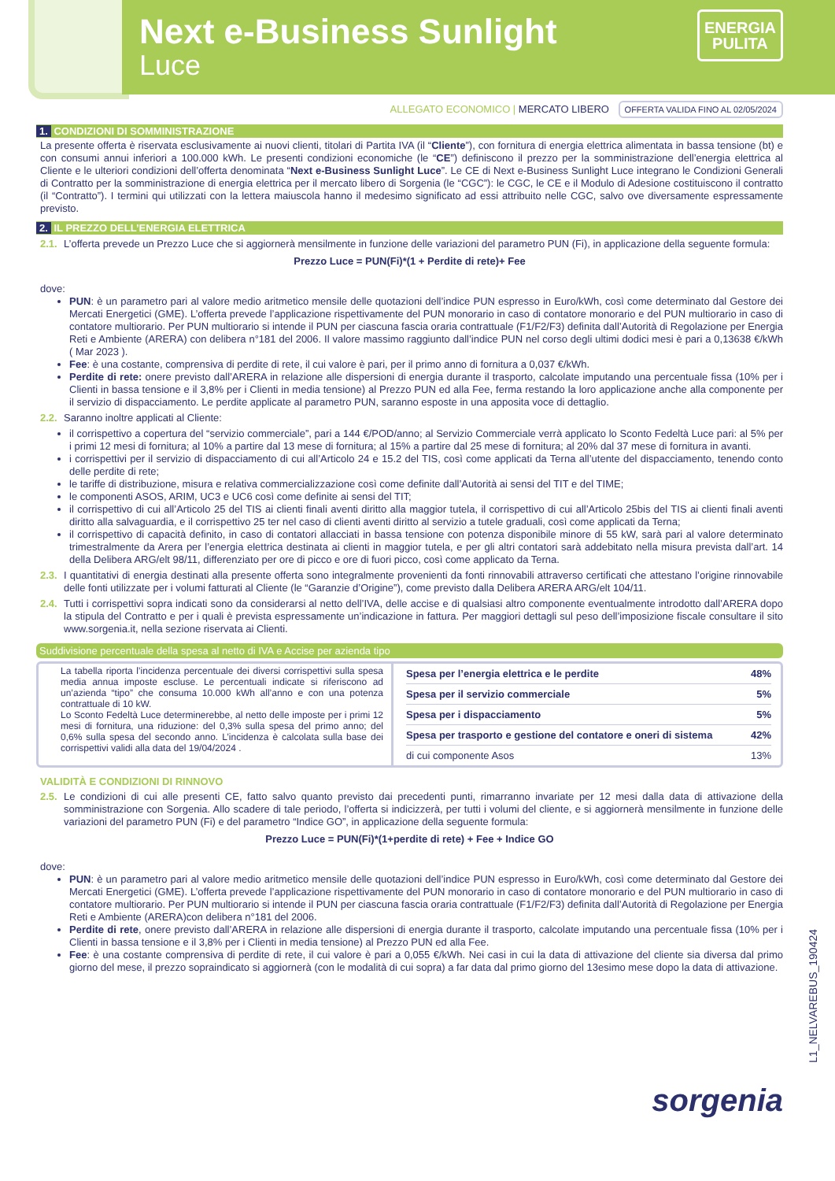Next e-Business Sunlight
Luce
ENERGIA
PULITA
ALLEGATO ECONOMICO | MERCATO LIBERO OFFERTA VALIDA FINO AL 02/05/2024
1. CONDIZIONI DI SOMMINISTRAZIONE
La presente offerta è riservata esclusivamente ai nuovi clienti, titolari di Partita IVA (il “Cliente”), con fornitura di energia elettrica alimentata in bassa tensione (bt) e con consumi annui inferiori a 100.000 kWh. Le presenti condizioni economiche (le “CE”) definiscono il prezzo per la somministrazione dell’energia elettrica al Cliente e le ulteriori condizioni dell’offerta denominata “Next e-Business Sunlight Luce”. Le CE di Next e-Business Sunlight Luce integrano le Condizioni Generali di Contratto per la somministrazione di energia elettrica per il mercato libero di Sorgenia (le “CGC”): le CGC, le CE e il Modulo di Adesione costituiscono il contratto (il “Contratto”). I termini qui utilizzati con la lettera maiuscola hanno il medesimo significato ad essi attribuito nelle CGC, salvo ove diversamente espressamente previsto.
2. IL PREZZO DELL’ENERGIA ELETTRICA
2.1.
L’offerta prevede un Prezzo Luce che si aggiornerà mensilmente in funzione delle variazioni del parametro PUN (Fi), in applicazione della seguente formula:
Prezzo Luce = PUN(Fi)*(1 + Perdite di rete)+ Fee
dove:
PUN: è un parametro pari al valore medio aritmetico mensile delle quotazioni dell’indice PUN espresso in Euro/kWh, così come determinato dal Gestore dei Mercati Energetici (GME). L’offerta prevede l’applicazione rispettivamente del PUN monorario in caso di contatore monorario e del PUN multiorario in caso di contatore multiorario. Per PUN multiorario si intende il PUN per ciascuna fascia oraria contrattuale (F1/F2/F3) definita dall’Autorità di Regolazione per Energia Reti e Ambiente (ARERA) con delibera n°181 del 2006. Il valore massimo raggiunto dall’indice PUN nel corso degli ultimi dodici mesi è pari a 0,13638 €/kWh ( Mar 2023 ).
Fee: è una costante, comprensiva di perdite di rete, il cui valore è pari, per il primo anno di fornitura a 0,037 €/kWh.
Perdite di rete: onere previsto dall’ARERA in relazione alle dispersioni di energia durante il trasporto, calcolate imputando una percentuale fissa (10% per i Clienti in bassa tensione e il 3,8% per i Clienti in media tensione) al Prezzo PUN ed alla Fee, ferma restando la loro applicazione anche alla componente per il servizio di dispacciamento. Le perdite applicate al parametro PUN, saranno esposte in una apposita voce di dettaglio.
2.2.
Saranno inoltre applicati al Cliente:
il corrispettivo a copertura del “servizio commerciale”, pari a 144 €/POD/anno; al Servizio Commerciale verrà applicato lo Sconto Fedeltà Luce pari: al 5% per i primi 12 mesi di fornitura; al 10% a partire dal 13 mese di fornitura; al 15% a partire dal 25 mese di fornitura; al 20% dal 37 mese di fornitura in avanti.
i corrispettivi per il servizio di dispacciamento di cui all’Articolo 24 e 15.2 del TIS, così come applicati da Terna all’utente del dispacciamento, tenendo conto delle perdite di rete;
le tariffe di distribuzione, misura e relativa commercializzazione così come definite dall’Autorità ai sensi del TIT e del TIME;
le componenti ASOS, ARIM, UC3 e UC6 così come definite ai sensi del TIT;
il corrispettivo di cui all’Articolo 25 del TIS ai clienti finali aventi diritto alla maggior tutela, il corrispettivo di cui all’Articolo 25bis del TIS ai clienti finali aventi diritto alla salvaguardia, e il corrispettivo 25 ter nel caso di clienti aventi diritto al servizio a tutele graduali, così come applicati da Terna;
il corrispettivo di capacità definito, in caso di contatori allacciati in bassa tensione con potenza disponibile minore di 55 kW, sarà pari al valore determinato trimestralmente da Arera per l’energia elettrica destinata ai clienti in maggior tutela, e per gli altri contatori sarà addebitato nella misura prevista dall’art. 14 della Delibera ARG/elt 98/11, differenziato per ore di picco e ore di fuori picco, così come applicato da Terna.
2.3.
I quantitativi di energia destinati alla presente offerta sono integralmente provenienti da fonti rinnovabili attraverso certificati che attestano l’origine rinnovabile delle fonti utilizzate per i volumi fatturati al Cliente (le “Garanzie d’Origine”), come previsto dalla Delibera ARERA ARG/elt 104/11.
2.4.
Tutti i corrispettivi sopra indicati sono da considerarsi al netto dell’IVA, delle accise e di qualsiasi altro componente eventualmente introdotto dall’ARERA dopo la stipula del Contratto e per i quali è prevista espressamente un’indicazione in fattura. Per maggiori dettagli sul peso dell’imposizione fiscale consultare il sito www.sorgenia.it, nella sezione riservata ai Clienti.
Suddivisione percentuale della spesa al netto di IVA e Accise per azienda tipo
La tabella riporta l’incidenza percentuale dei diversi corrispettivi sulla spesa media annua imposte escluse. Le percentuali indicate si riferiscono ad un’azienda “tipo” che consuma 10.000 kWh all’anno e con una potenza contrattuale di 10 kW.
Lo Sconto Fedeltà Luce determinerebbe, al netto delle imposte per i primi 12 mesi di fornitura, una riduzione: del 0,3% sulla spesa del primo anno; del 0,6% sulla spesa del secondo anno. L’incidenza è calcolata sulla base dei corrispettivi validi alla data del 19/04/2024 .
| Spesa per l’energia elettrica e le perdite | 48% |
| Spesa per il servizio commerciale | 5% |
| Spesa per i dispacciamento | 5% |
| Spesa per trasporto e gestione del contatore e oneri di sistema | 42% |
| di cui componente Asos | 13% |
VALIDITÀ E CONDIZIONI DI RINNOVO
2.5.
Le condizioni di cui alle presenti CE, fatto salvo quanto previsto dai precedenti punti, rimarranno invariate per 12 mesi dalla data di attivazione della somministrazione con Sorgenia. Allo scadere di tale periodo, l’offerta si indicizzerà, per tutti i volumi del cliente, e si aggiornerà mensilmente in funzione delle variazioni del parametro PUN (Fi) e del parametro “Indice GO”, in applicazione della seguente formula:
Prezzo Luce = PUN(Fi)*(1+perdite di rete) + Fee + Indice GO
dove:
PUN: è un parametro pari al valore medio aritmetico mensile delle quotazioni dell’indice PUN espresso in Euro/kWh, così come determinato dal Gestore dei Mercati Energetici (GME). L’offerta prevede l’applicazione rispettivamente del PUN monorario in caso di contatore monorario e del PUN multiorario in caso di contatore multiorario. Per PUN multiorario si intende il PUN per ciascuna fascia oraria contrattuale (F1/F2/F3) definita dall’Autorità di Regolazione per Energia Reti e Ambiente (ARERA)con delibera n°181 del 2006.
Perdite di rete, onere previsto dall’ARERA in relazione alle dispersioni di energia durante il trasporto, calcolate imputando una percentuale fissa (10% per i Clienti in bassa tensione e il 3,8% per i Clienti in media tensione) al Prezzo PUN ed alla Fee.
Fee: è una costante comprensiva di perdite di rete, il cui valore è pari a 0,055 €/kWh. Nei casi in cui la data di attivazione del cliente sia diversa dal primo giorno del mese, il prezzo sopraindicato si aggiornerà (con le modalità di cui sopra) a far data dal primo giorno del 13esimo mese dopo la data di attivazione.
sorgenia
L1_NELVAREBUS_190424